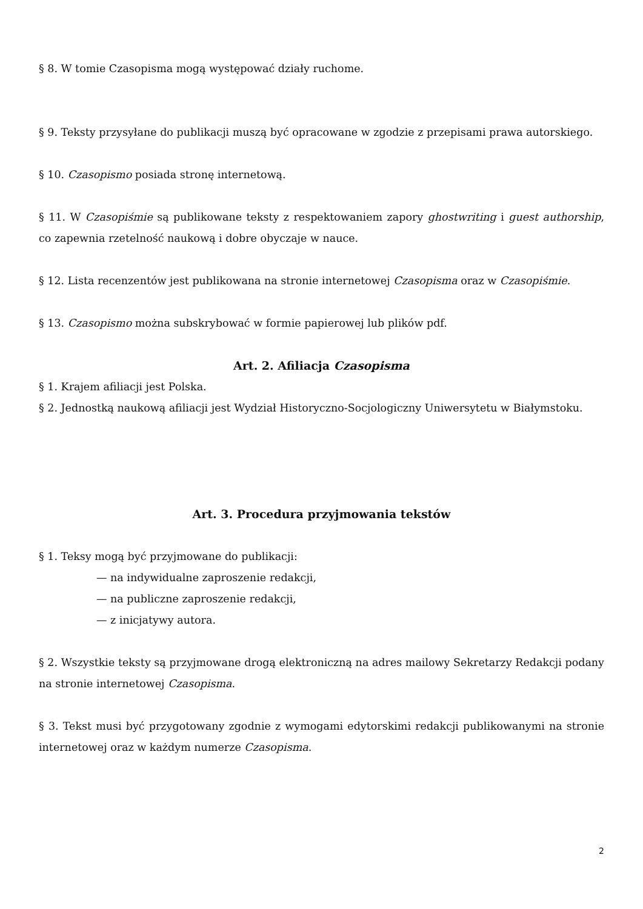§ 8. W tomie Czasopisma mogą występować działy ruchome.
§ 9. Teksty przysyłane do publikacji muszą być opracowane w zgodzie z przepisami prawa autorskiego.
§ 10. Czasopismo posiada stronę internetową.
§ 11. W Czasopiśmie są publikowane teksty z respektowaniem zapory ghostwriting i guest authorship, co zapewnia rzetelność naukową i dobre obyczaje w nauce.
§ 12. Lista recenzentów jest publikowana na stronie internetowej Czasopisma oraz w Czasopiśmie.
§ 13. Czasopismo można subskrybować w formie papierowej lub plików pdf.
Art. 2. Afiliacja Czasopisma
§ 1. Krajem afiliacji jest Polska.
§ 2. Jednostką naukową afiliacji jest Wydział Historyczno-Socjologiczny Uniwersytetu w Białymstoku.
Art. 3. Procedura przyjmowania tekstów
§ 1. Teksy mogą być przyjmowane do publikacji:
— na indywidualne zaproszenie redakcji,
— na publiczne zaproszenie redakcji,
— z inicjatywy autora.
§ 2. Wszystkie teksty są przyjmowane drogą elektroniczną na adres mailowy Sekretarzy Redakcji podany na stronie internetowej Czasopisma.
§ 3. Tekst musi być przygotowany zgodnie z wymogami edytorskimi redakcji publikowanymi na stronie internetowej oraz w każdym numerze Czasopisma.
2